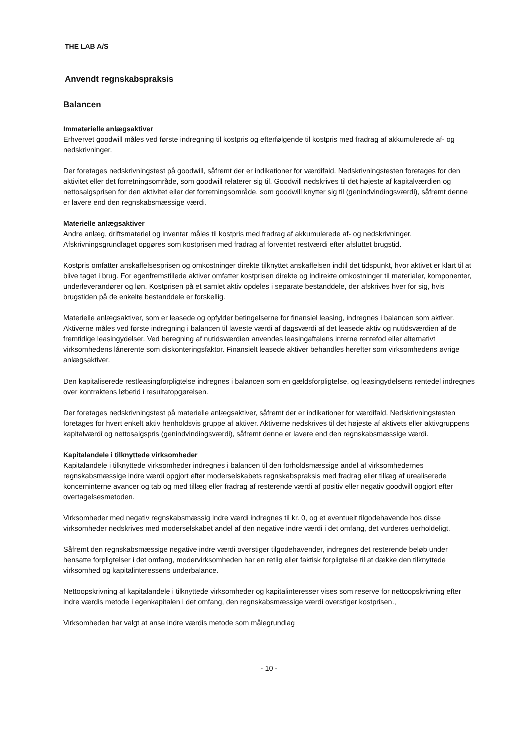THE LAB A/S
Anvendt regnskabspraksis
Balancen
Immaterielle anlægsaktiver
Erhvervet goodwill måles ved første indregning til kostpris og efterfølgende til kostpris med fradrag af akkumulerede af- og nedskrivninger.
Der foretages nedskrivningstest på goodwill, såfremt der er indikationer for værdifald. Nedskrivningstesten foretages for den aktivitet eller det forretningsområde, som goodwill relaterer sig til. Goodwill nedskrives til det højeste af kapitalværdien og nettosalgsprisen for den aktivitet eller det forretningsområde, som goodwill knytter sig til (genindvindingsværdi), såfremt denne er lavere end den regnskabsmæssige værdi.
Materielle anlægsaktiver
Andre anlæg, driftsmateriel og inventar måles til kostpris med fradrag af akkumulerede af- og nedskrivninger. Afskrivningsgrundlaget opgøres som kostprisen med fradrag af forventet restværdi efter afsluttet brugstid.
Kostpris omfatter anskaffelsesprisen og omkostninger direkte tilknyttet anskaffelsen indtil det tidspunkt, hvor aktivet er klart til at blive taget i brug. For egenfremstillede aktiver omfatter kostprisen direkte og indirekte omkostninger til materialer, komponenter, underleverandører og løn. Kostprisen på et samlet aktiv opdeles i separate bestanddele, der afskrives hver for sig, hvis brugstiden på de enkelte bestanddele er forskellig.
Materielle anlægsaktiver, som er leasede og opfylder betingelserne for finansiel leasing, indregnes i balancen som aktiver. Aktiverne måles ved første indregning i balancen til laveste værdi af dagsværdi af det leasede aktiv og nutidsværdien af de fremtidige leasingydelser. Ved beregning af nutidsværdien anvendes leasingaftalens interne rentefod eller alternativt virksomhedens lånerente som diskonteringsfaktor. Finansielt leasede aktiver behandles herefter som virksomhedens øvrige anlægsaktiver.
Den kapitaliserede restleasingforpligtelse indregnes i balancen som en gældsforpligtelse, og leasingydelsens rentedel indregnes over kontraktens løbetid i resultatopgørelsen.
Der foretages nedskrivningstest på materielle anlægsaktiver, såfremt der er indikationer for værdifald. Nedskrivningstesten foretages for hvert enkelt aktiv henholdsvis gruppe af aktiver. Aktiverne nedskrives til det højeste af aktivets eller aktivgruppens kapitalværdi og nettosalgspris (genindvindingsværdi), såfremt denne er lavere end den regnskabsmæssige værdi.
Kapitalandele i tilknyttede virksomheder
Kapitalandele i tilknyttede virksomheder indregnes i balancen til den forholdsmæssige andel af virksomhedernes regnskabsmæssige indre værdi opgjort efter moderselskabets regnskabspraksis med fradrag eller tillæg af urealiserede koncerninterne avancer og tab og med tillæg eller fradrag af resterende værdi af positiv eller negativ goodwill opgjort efter overtagelsesmetoden.
Virksomheder med negativ regnskabsmæssig indre værdi indregnes til kr. 0, og et eventuelt tilgodehavende hos disse virksomheder nedskrives med moderselskabet andel af den negative indre værdi i det omfang, det vurderes uerholdeligt.
Såfremt den regnskabsmæssige negative indre værdi overstiger tilgodehavender, indregnes det resterende beløb under hensatte forpligtelser i det omfang, modervirksomheden har en retlig eller faktisk forpligtelse til at dække den tilknyttede virksomhed og kapitalinteressens underbalance.
Nettoopskrivning af kapitalandele i tilknyttede virksomheder og kapitalinteresser vises som reserve for nettoopskrivning efter indre værdis metode i egenkapitalen i det omfang, den regnskabsmæssige værdi overstiger kostprisen.,
Virksomheden har valgt at anse indre værdis metode som målegrundlag
- 10 -